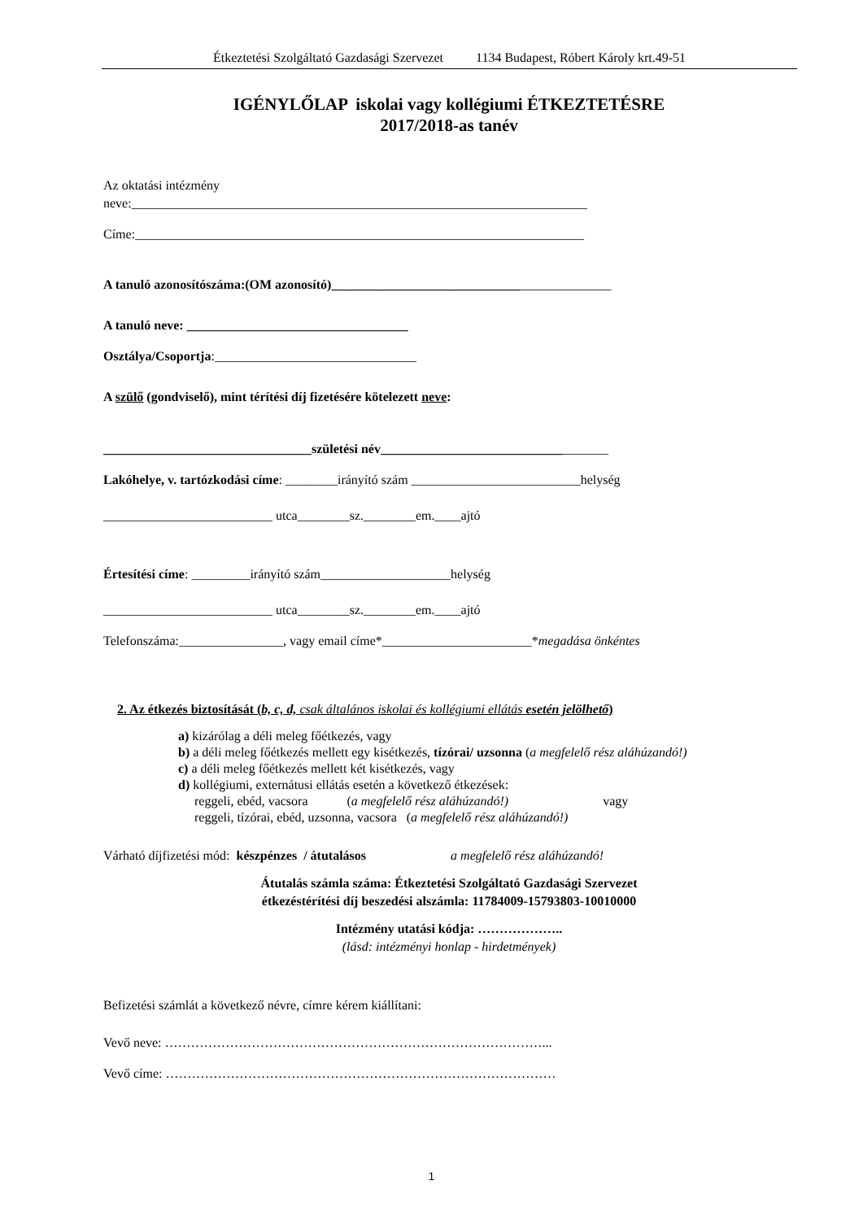Étkeztetési Szolgáltató Gazdasági Szervezet 1134 Budapest, Róbert Károly krt.49-51
IGÉNYLŐLAP iskolai vagy kollégiumi ÉTKEZTETÉSRE
2017/2018-as tanév
Az oktatási intézmény
neve:______________________________________________________________________
Címe:_____________________________________________________________________
A tanuló azonosítószáma:(OM azonosító)___________________________________________
A tanuló neve: __________________________________
Osztálya/Csoportja:_______________________________
A szülő (gondviselő), mint térítési díj fizetésére kötelezett neve:
________________________________születési név___________________________________
Lakóhelye, v. tartózkodási címe: ________irányító szám __________________________helység
__________________________ utca________sz.________em.____ajtó
Értesítési címe: _________irányító szám____________________helység
__________________________ utca________sz.________em.____ajtó
Telefonszáma:________________, vagy email címe*_______________________*megadása önkéntes
2. Az étkezés biztosítását (b, c, d, csak általános iskolai és kollégiumi ellátás esetén jelölhető)
a) kizárólag a déli meleg főétkezés, vagy
b) a déli meleg főétkezés mellett egy kisétkezés, tízórai/ uzsonna (a megfelelő rész aláhúzandó!)
c) a déli meleg főétkezés mellett két kisétkezés, vagy
d) kollégiumi, externátusi ellátás esetén a következő étkezések:
reggeli, ebéd, vacsora (a megfelelő rész aláhúzandó!) vagy
reggeli, tízórai, ebéd, uzsonna, vacsora (a megfelelő rész aláhúzandó!)
Várható díjfizetési mód: készpénzes / átutalásos a megfelelő rész aláhúzandó!
Átutalás számla száma: Étkeztetési Szolgáltató Gazdasági Szervezet
étkezéstérítési díj beszedési alszámla: 11784009-15793803-10010000
Intézmény utatási kódja: ………………..
(lásd: intézményi honlap - hirdetmények)
Befizetési számlát a következő névre, címre kérem kiállítani:
Vevő neve: ……………………………………………………………………………...
Vevő címe: ………………………………………………………………………………
1